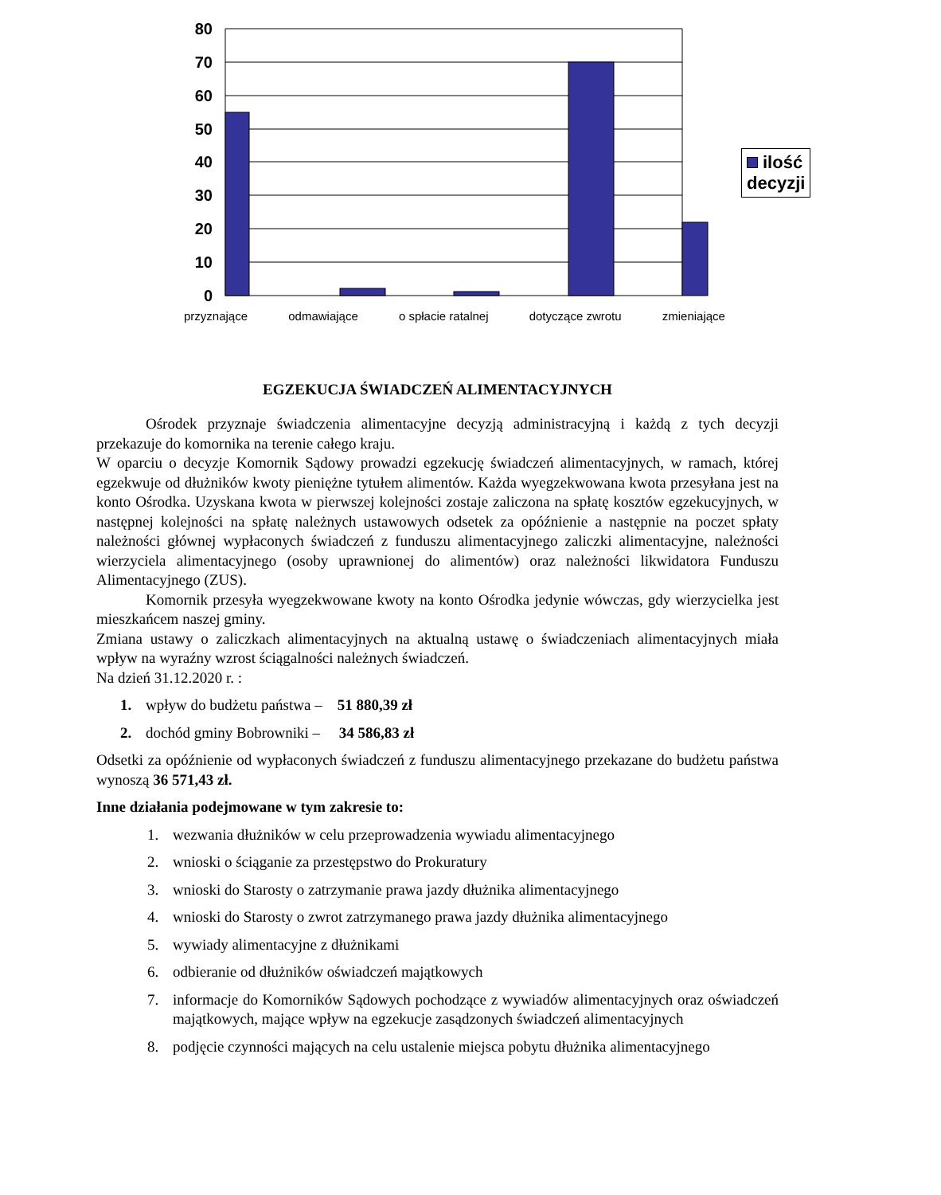80
70
60
50
40
30
20
10
0
przyznające odmawiające o spłacie ratalnej dotyczące zwrotu zmieniające
ilość decyzji
EGZEKUCJA ŚWIADCZEŃ ALIMENTACYJNYCH
Ośrodek przyznaje świadczenia alimentacyjne decyzją administracyjną i każdą z tych decyzji przekazuje do komornika na terenie całego kraju.
W oparciu o decyzje Komornik Sądowy prowadzi egzekucję świadczeń alimentacyjnych, w ramach, której egzekwuje od dłużników kwoty pieniężne tytułem alimentów. Każda wyegzekwowana kwota przesyłana jest na konto Ośrodka. Uzyskana kwota w pierwszej kolejności zostaje zaliczona na spłatę kosztów egzekucyjnych, w następnej kolejności na spłatę należnych ustawowych odsetek za opóźnienie a następnie na poczet spłaty należności głównej wypłaconych świadczeń z funduszu alimentacyjnego zaliczki alimentacyjne, należności wierzyciela alimentacyjnego (osoby uprawnionej do alimentów) oraz należności likwidatora Funduszu Alimentacyjnego (ZUS).
Komornik przesyła wyegzekwowane kwoty na konto Ośrodka jedynie wówczas, gdy wierzycielka jest mieszkańcem naszej gminy.
Zmiana ustawy o zaliczkach alimentacyjnych na aktualną ustawę o świadczeniach alimentacyjnych miała wpływ na wyraźny wzrost ściągalności należnych świadczeń.
Na dzień 31.12.2020 r. :
1. wpływ do budżetu państwa – 51 880,39 zł
2. dochód gminy Bobrowniki – 34 586,83 zł
Odsetki za opóźnienie od wypłaconych świadczeń z funduszu alimentacyjnego przekazane do budżetu państwa wynoszą 36 571,43 zł.
Inne działania podejmowane w tym zakresie to:
1. wezwania dłużników w celu przeprowadzenia wywiadu alimentacyjnego
2. wnioski o ściąganie za przestępstwo do Prokuratury
3. wnioski do Starosty o zatrzymanie prawa jazdy dłużnika alimentacyjnego
4. wnioski do Starosty o zwrot zatrzymanego prawa jazdy dłużnika alimentacyjnego
5. wywiady alimentacyjne z dłużnikami
6. odbieranie od dłużników oświadczeń majątkowych
7. informacje do Komorników Sądowych pochodzące z wywiadów alimentacyjnych oraz oświadczeń majątkowych, mające wpływ na egzekucje zasądzonych świadczeń alimentacyjnych
8. podjęcie czynności mających na celu ustalenie miejsca pobytu dłużnika alimentacyjnego